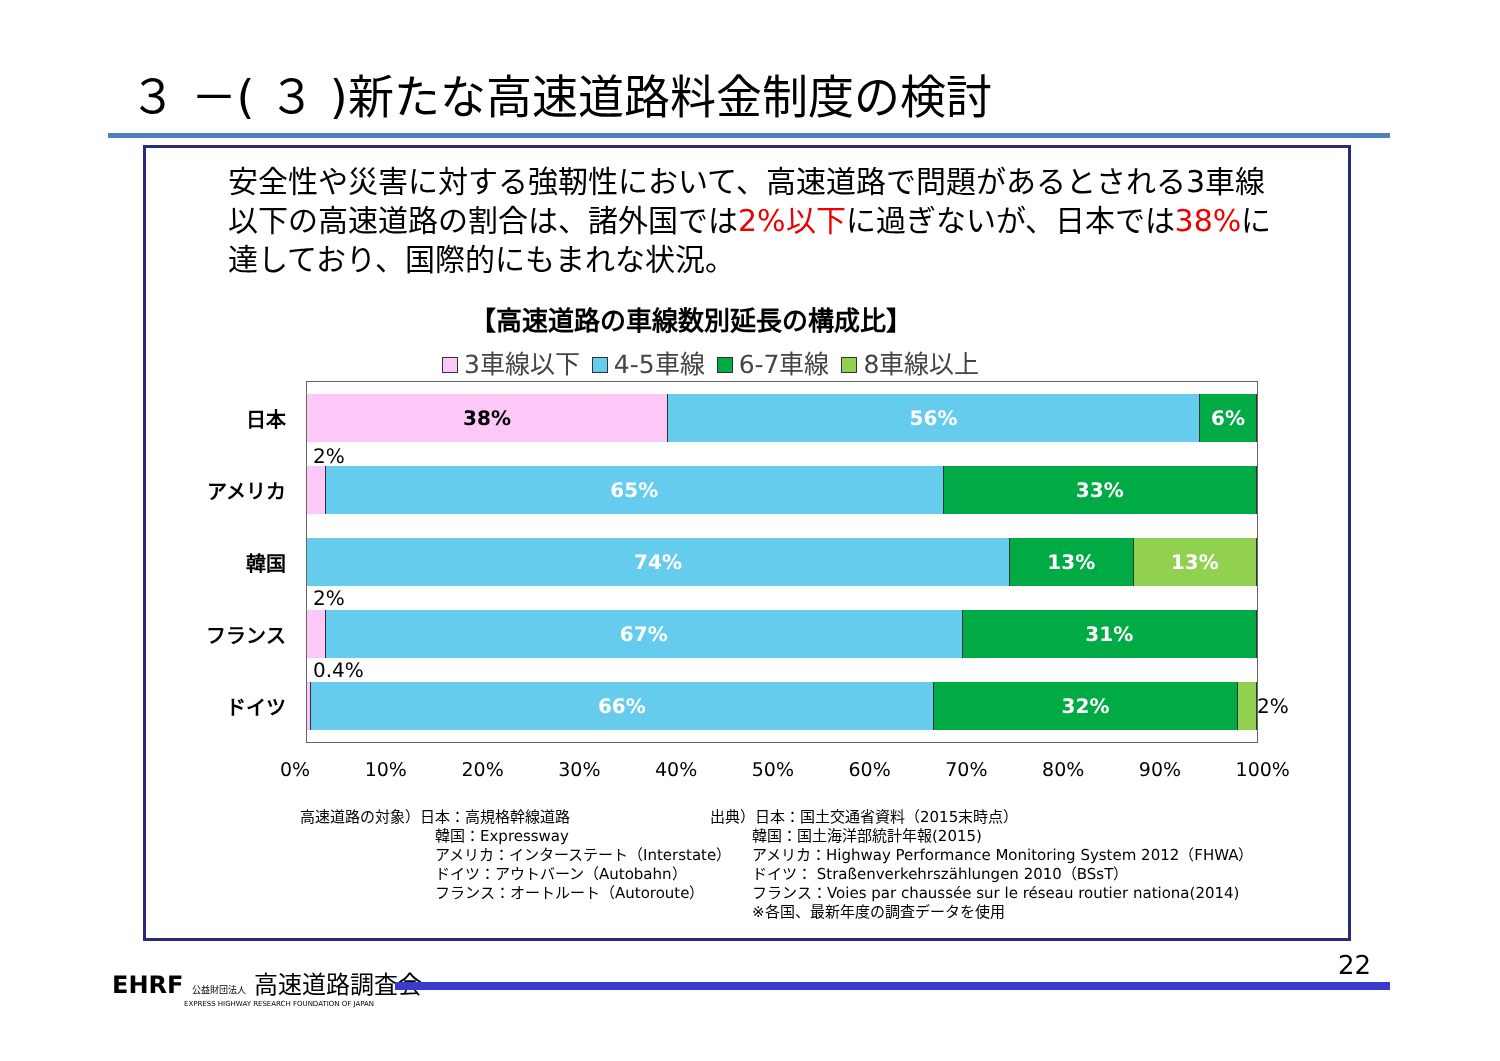３ －( ３ )新たな高速道路料金制度の検討
安全性や災害に対する強靭性において、高速道路で問題があるとされる3車線以下の高速道路の割合は、諸外国では2%以下に過ぎないが、日本では38% に達しており、国際的にもまれな状況。
【高速道路の車線数別延長の構成比】
3車線以下 4-5車線 6-7車線 8車線以上
日本
アメリカ
韓国
フランス
ドイツ
38% 56% 6%
2%
65% 33%
74% 13% 13%
2%
67% 31%
0.4%
66% 32%
2%
0% 10% 20% 30% 40% 50% 60% 70% 80% 90% 100%
高速道路の対象）日本：高規格幹線道路
韓国：Expressway
アメリカ：インターステート（Interstate）
ドイツ：アウトバーン（Autobahn）
フランス：オートルート（Autoroute）
出典）日本：国土交通省資料（2015末時点）
韓国：国土海洋部統計年報(2015)
アメリカ：Highway Performance Monitoring System 2012（FHWA）
ドイツ： Straßenverkehrszählungen 2010（BSsT）
フランス：Voies par chaussée sur le réseau routier nationa(2014)
※各国、最新年度の調査データを使用
EHRF 公益財団法人 高速道路調査会
EXPRESS HIGHWAY RESEARCH FOUNDATION OF JAPAN
22